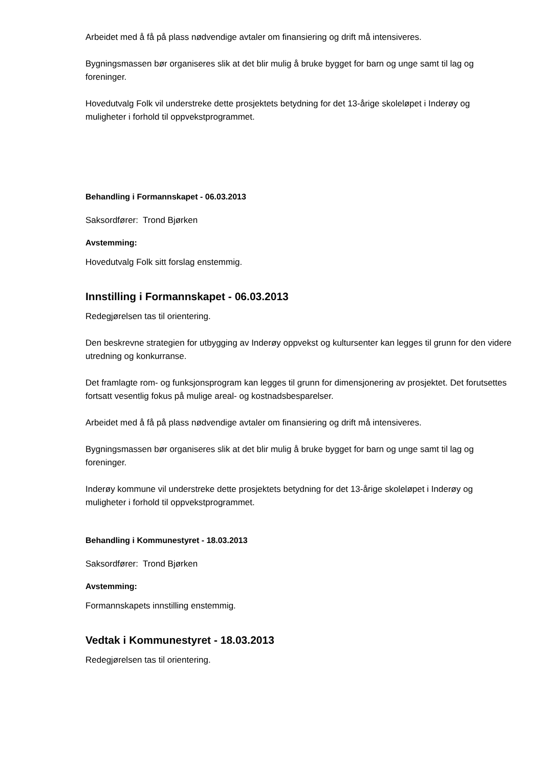Arbeidet med å få på plass nødvendige avtaler om finansiering og drift må intensiveres.
Bygningsmassen bør organiseres slik at det blir mulig å bruke bygget for barn og unge samt til lag og foreninger.
Hovedutvalg Folk vil understreke dette prosjektets betydning for det 13-årige skoleløpet i Inderøy og muligheter i forhold til oppvekstprogrammet.
Behandling i Formannskapet - 06.03.2013
Saksordfører: Trond Bjørken
Avstemming:
Hovedutvalg Folk sitt forslag enstemmig.
Innstilling i Formannskapet - 06.03.2013
Redegjørelsen tas til orientering.
Den beskrevne strategien for utbygging av Inderøy oppvekst og kultursenter kan legges til grunn for den videre utredning og konkurranse.
Det framlagte rom- og funksjonsprogram kan legges til grunn for dimensjonering av prosjektet. Det forutsettes fortsatt vesentlig fokus på mulige areal- og kostnadsbesparelser.
Arbeidet med å få på plass nødvendige avtaler om finansiering og drift må intensiveres.
Bygningsmassen bør organiseres slik at det blir mulig å bruke bygget for barn og unge samt til lag og foreninger.
Inderøy kommune vil understreke dette prosjektets betydning for det 13-årige skoleløpet i Inderøy og muligheter i forhold til oppvekstprogrammet.
Behandling i Kommunestyret - 18.03.2013
Saksordfører: Trond Bjørken
Avstemming:
Formannskapets innstilling enstemmig.
Vedtak i Kommunestyret - 18.03.2013
Redegjørelsen tas til orientering.